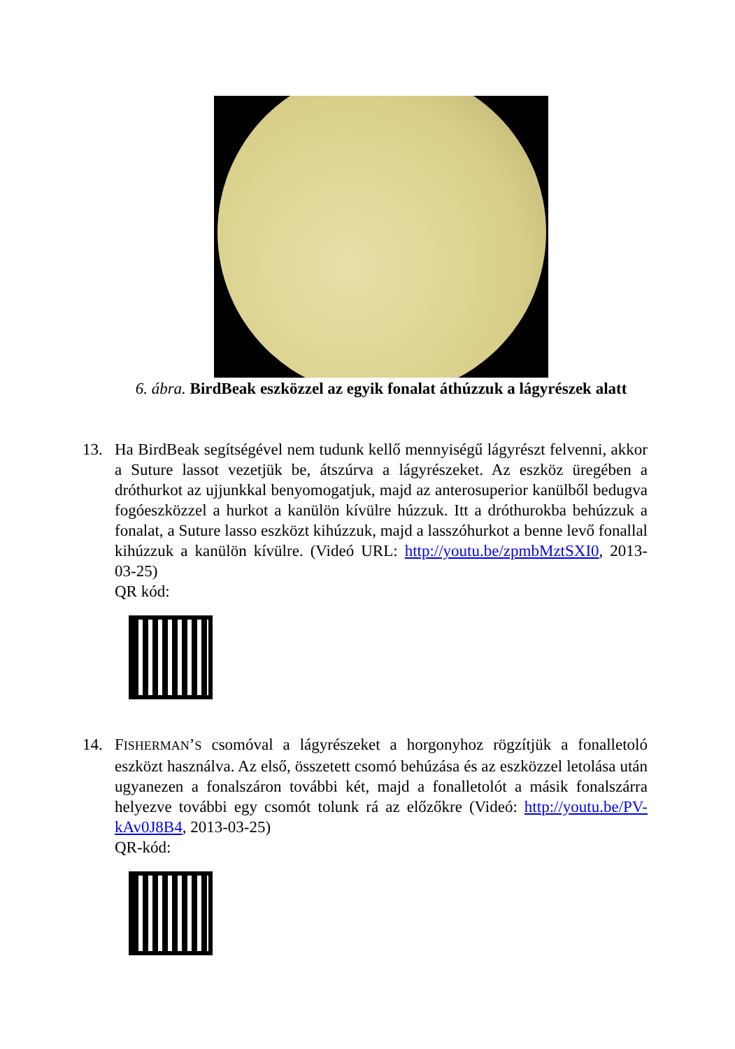6. ábra. BirdBeak eszközzel az egyik fonalat áthúzzuk a lágyrészek alatt
13.
Ha BirdBeak segítségével nem tudunk kellő mennyiségű lágyrészt felvenni, akkor a Suture lassot vezetjük be, átszúrva a lágyrészeket. Az eszköz üregében a dróthurkot az ujjunkkal benyomogatjuk, majd az anterosuperior kanülből bedugva fogóeszközzel a hurkot a kanülön kívülre húzzuk. Itt a dróthurokba behúzzuk a fonalat, a Suture lasso eszközt kihúzzuk, majd a lasszóhurkot a benne levő fonallal kihúzzuk a kanülön kívülre. (Videó URL: http://youtu.be/zpmbMztSXI0, 2013-03-25)
QR kód:
14.
FISHERMAN’S csomóval a lágyrészeket a horgonyhoz rögzítjük a fonalletoló eszközt használva. Az első, összetett csomó behúzása és az eszközzel letolása után ugyanezen a fonalszáron további két, majd a fonalletolót a másik fonalszárra helyezve további egy csomót tolunk rá az előzőkre (Videó: http://youtu.be/PV-kAv0J8B4, 2013-03-25)
QR-kód: